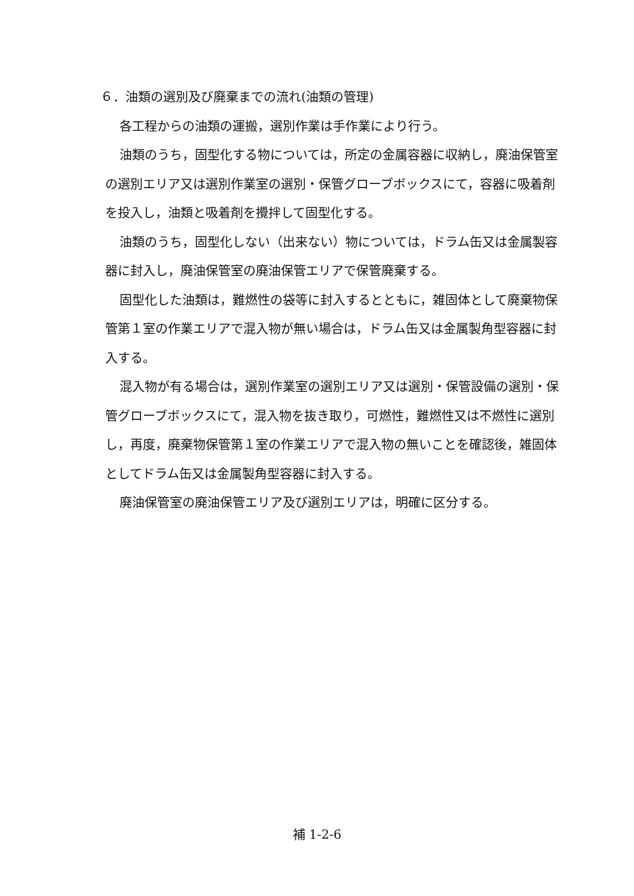６．油類の選別及び廃棄までの流れ(油類の管理)
各工程からの油類の運搬，選別作業は手作業により行う。
油類のうち，固型化する物については，所定の金属容器に収納し，廃油保管室の選別エリア又は選別作業室の選別・保管グローブボックスにて，容器に吸着剤を投入し，油類と吸着剤を攪拌して固型化する。
油類のうち，固型化しない（出来ない）物については，ドラム缶又は金属製容器に封入し，廃油保管室の廃油保管エリアで保管廃棄する。
固型化した油類は，難燃性の袋等に封入するとともに，雑固体として廃棄物保管第１室の作業エリアで混入物が無い場合は，ドラム缶又は金属製角型容器に封入する。
混入物が有る場合は，選別作業室の選別エリア又は選別・保管設備の選別・保管グローブボックスにて，混入物を抜き取り，可燃性，難燃性又は不燃性に選別し，再度，廃棄物保管第１室の作業エリアで混入物の無いことを確認後，雑固体としてドラム缶又は金属製角型容器に封入する。
廃油保管室の廃油保管エリア及び選別エリアは，明確に区分する。
補 1-2-6